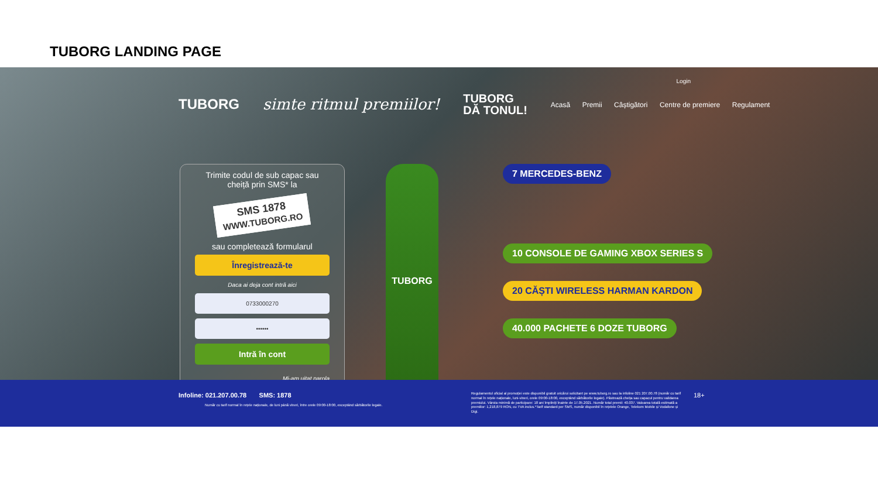TUBORG LANDING PAGE
Login
TUBORG simte ritmul premiilor! TUBORG
DĂ TONUL! Acasă Premii Câștigători Centre de premiere Regulament
Trimite codul de sub capac sau cheiță prin SMS* la
SMS 1878
WWW.TUBORG.RO
sau completează formularul
Înregistrează-te
Daca ai deja cont intră aici
0733000270
••••••
Intră în cont
Mi-am uitat parola
TUBORG
7 MERCEDES-BENZ
10 CONSOLE DE GAMING XBOX SERIES S
20 CĂȘTI WIRELESS HARMAN KARDON
40.000 PACHETE 6 DOZE TUBORG
Infoline: 021.207.00.78 SMS: 1878
Număr cu tarif normal în rețele naționale, de luni până vineri, între orele 09:00-18:00, exceptând sărbătorile legale.
Regulamentul oficial al promoției este disponibil gratuit oricărui solicitant pe www.tuborg.ro sau la infoline 021 207.00.78 (număr cu tarif normal în rețele naționale, luni-vineri, orele 09:00-18:00, exceptând sărbătorile legale). Păstrează cheița sau capacul pentru validarea premiului. Vârsta minimă de participare: 18 ani împliniți înainte de 17.05.2021. Număr total premii: 40.037. Valoarea totală estimată a premiilor: 1,218,879 RON, cu TVA inclus.*Tarif standard per SMS, număr disponibil în rețelele Orange, Telekom Mobile și Vodafone și Digi.
18+